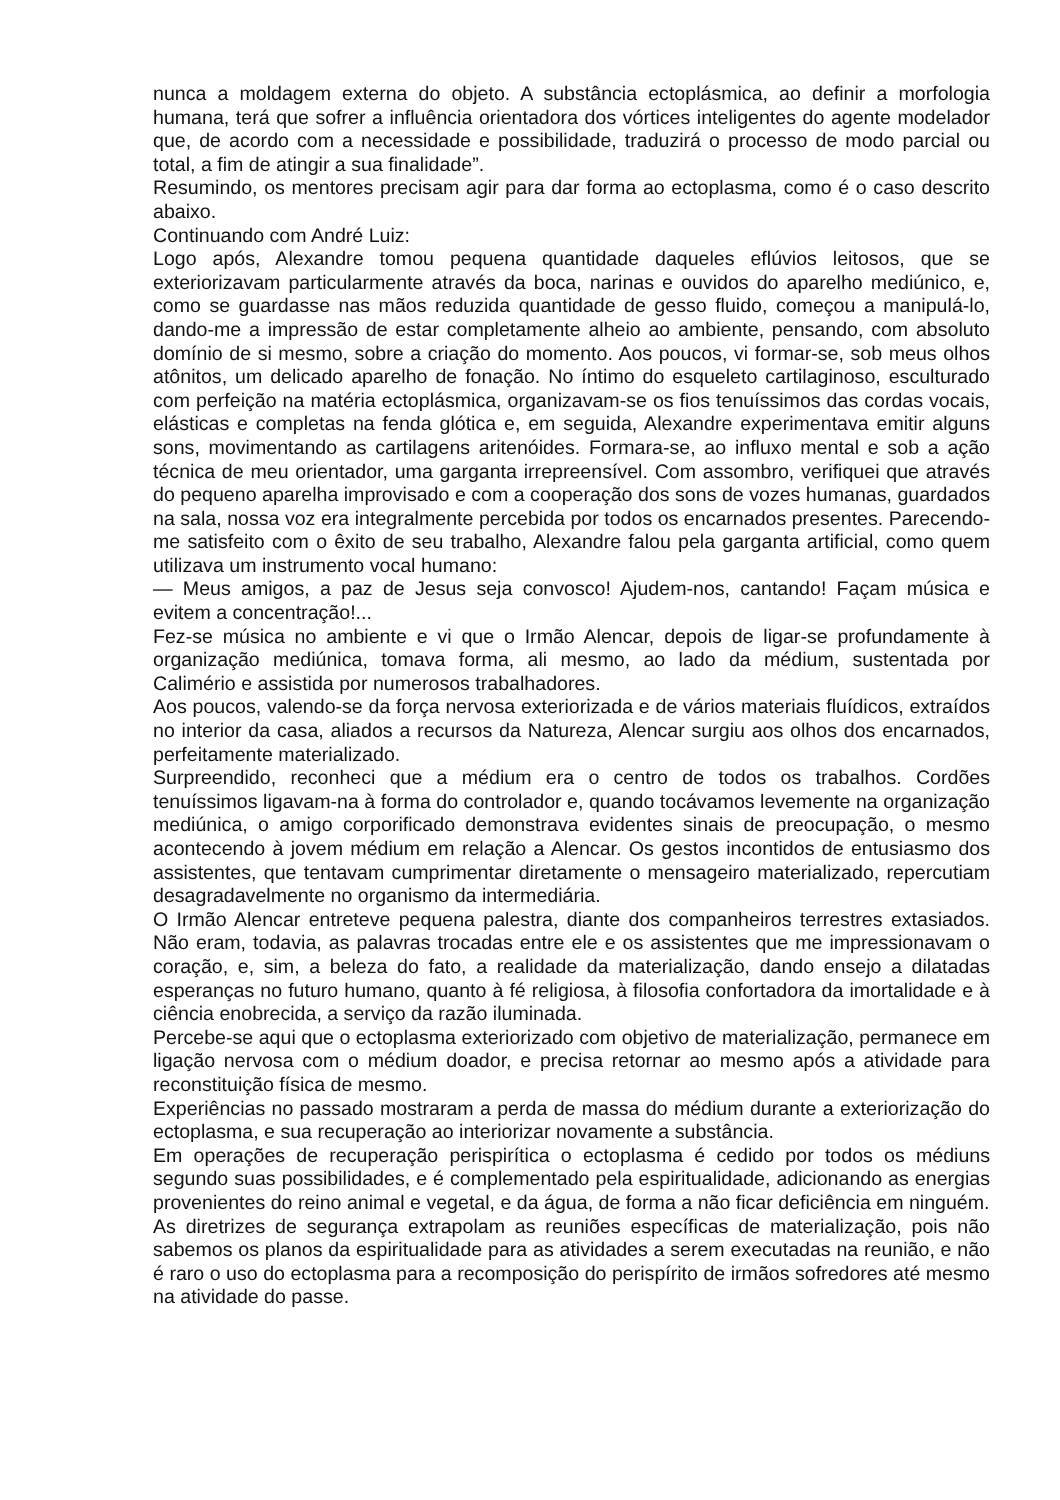nunca a moldagem externa do objeto. A substância ectoplásmica, ao definir a morfologia humana, terá que sofrer a influência orientadora dos vórtices inteligentes do agente modelador que, de acordo com a necessidade e possibilidade, traduzirá o processo de modo parcial ou total, a fim de atingir a sua finalidade”.
Resumindo, os mentores precisam agir para dar forma ao ectoplasma, como é o caso descrito abaixo.
Continuando com André Luiz:
Logo após, Alexandre tomou pequena quantidade daqueles eflúvios leitosos, que se exteriorizavam particularmente através da boca, narinas e ouvidos do aparelho mediúnico, e, como se guardasse nas mãos reduzida quantidade de gesso fluido, começou a manipulá-lo, dando-me a impressão de estar completamente alheio ao ambiente, pensando, com absoluto domínio de si mesmo, sobre a criação do momento. Aos poucos, vi formar-se, sob meus olhos atônitos, um delicado aparelho de fonação. No íntimo do esqueleto cartilaginoso, esculturado com perfeição na matéria ectoplásmica, organizavam-se os fios tenuíssimos das cordas vocais, elásticas e completas na fenda glótica e, em seguida, Alexandre experimentava emitir alguns sons, movimentando as cartilagens aritenóides. Formara-se, ao influxo mental e sob a ação técnica de meu orientador, uma garganta irrepreensível. Com assombro, verifiquei que através do pequeno aparelha improvisado e com a cooperação dos sons de vozes humanas, guardados na sala, nossa voz era integralmente percebida por todos os encarnados presentes. Parecendo-me satisfeito com o êxito de seu trabalho, Alexandre falou pela garganta artificial, como quem utilizava um instrumento vocal humano:
— Meus amigos, a paz de Jesus seja convosco! Ajudem-nos, cantando! Façam música e evitem a concentração!...
Fez-se música no ambiente e vi que o Irmão Alencar, depois de ligar-se profundamente à organização mediúnica, tomava forma, ali mesmo, ao lado da médium, sustentada por Calimério e assistida por numerosos trabalhadores.
Aos poucos, valendo-se da força nervosa exteriorizada e de vários materiais fluídicos, extraídos no interior da casa, aliados a recursos da Natureza, Alencar surgiu aos olhos dos encarnados, perfeitamente materializado.
Surpreendido, reconheci que a médium era o centro de todos os trabalhos. Cordões tenuíssimos ligavam-na à forma do controlador e, quando tocávamos levemente na organização mediúnica, o amigo corporificado demonstrava evidentes sinais de preocupação, o mesmo acontecendo à jovem médium em relação a Alencar. Os gestos incontidos de entusiasmo dos assistentes, que tentavam cumprimentar diretamente o mensageiro materializado, repercutiam desagradavelmente no organismo da intermediária.
O Irmão Alencar entreteve pequena palestra, diante dos companheiros terrestres extasiados. Não eram, todavia, as palavras trocadas entre ele e os assistentes que me impressionavam o coração, e, sim, a beleza do fato, a realidade da materialização, dando ensejo a dilatadas esperanças no futuro humano, quanto à fé religiosa, à filosofia confortadora da imortalidade e à ciência enobrecida, a serviço da razão iluminada.
Percebe-se aqui que o ectoplasma exteriorizado com objetivo de materialização, permanece em ligação nervosa com o médium doador, e precisa retornar ao mesmo após a atividade para reconstituição física de mesmo.
Experiências no passado mostraram a perda de massa do médium durante a exteriorização do ectoplasma, e sua recuperação ao interiorizar novamente a substância.
Em operações de recuperação perispirítica o ectoplasma é cedido por todos os médiuns segundo suas possibilidades, e é complementado pela espiritualidade, adicionando as energias provenientes do reino animal e vegetal, e da água, de forma a não ficar deficiência em ninguém.
As diretrizes de segurança extrapolam as reuniões específicas de materialização, pois não sabemos os planos da espiritualidade para as atividades a serem executadas na reunião, e não é raro o uso do ectoplasma para a recomposição do perispírito de irmãos sofredores até mesmo na atividade do passe.